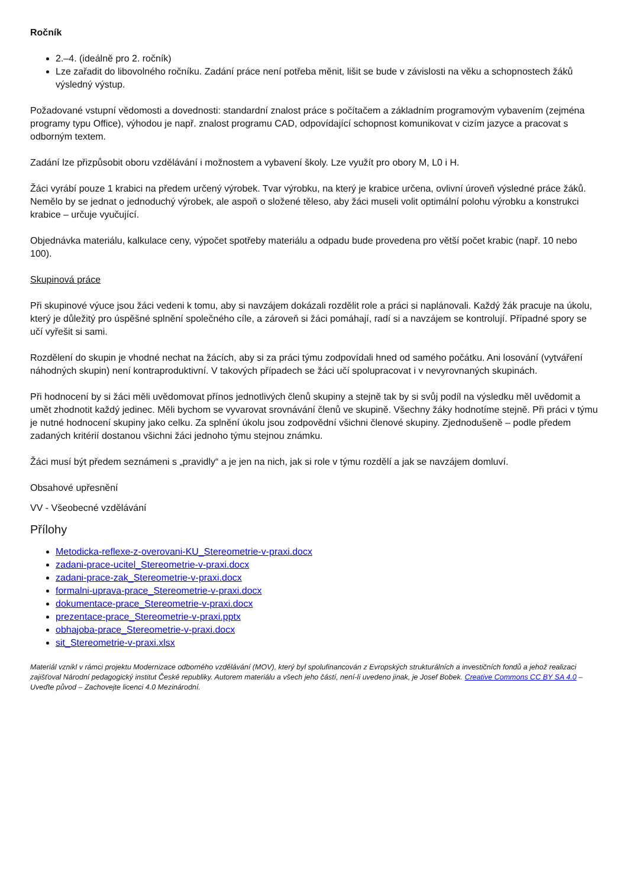Ročník
2.–4. (ideálně pro 2. ročník)
Lze zařadit do libovolného ročníku. Zadání práce není potřeba měnit, lišit se bude v závislosti na věku a schopnostech žáků výsledný výstup.
Požadované vstupní vědomosti a dovednosti: standardní znalost práce s počítačem a základním programovým vybavením (zejména programy typu Office), výhodou je např. znalost programu CAD, odpovídající schopnost komunikovat v cizím jazyce a pracovat s odborným textem.
Zadání lze přizpůsobit oboru vzdělávání i možnostem a vybavení školy. Lze využít pro obory M, L0 i H.
Žáci vyrábí pouze 1 krabici na předem určený výrobek. Tvar výrobku, na který je krabice určena, ovlivní úroveň výsledné práce žáků. Nemělo by se jednat o jednoduchý výrobek, ale aspoň o složené těleso, aby žáci museli volit optimální polohu výrobku a konstrukci krabice – určuje vyučující.
Objednávka materiálu, kalkulace ceny, výpočet spotřeby materiálu a odpadu bude provedena pro větší počet krabic (např. 10 nebo 100).
Skupinová práce
Při skupinové výuce jsou žáci vedeni k tomu, aby si navzájem dokázali rozdělit role a práci si naplánovali. Každý žák pracuje na úkolu, který je důležitý pro úspěšné splnění společného cíle, a zároveň si žáci pomáhají, radí si a navzájem se kontrolují. Případné spory se učí vyřešit si sami.
Rozdělení do skupin je vhodné nechat na žácích, aby si za práci týmu zodpovídali hned od samého počátku. Ani losování (vytváření náhodných skupin) není kontraproduktivní. V takových případech se žáci učí spolupracovat i v nevyrovnaných skupinách.
Při hodnocení by si žáci měli uvědomovat přínos jednotlivých členů skupiny a stejně tak by si svůj podíl na výsledku měl uvědomit a umět zhodnotit každý jedinec. Měli bychom se vyvarovat srovnávání členů ve skupině. Všechny žáky hodnotíme stejně. Při práci v týmu je nutné hodnocení skupiny jako celku. Za splnění úkolu jsou zodpovědní všichni členové skupiny. Zjednodušeně – podle předem zadaných kritérií dostanou všichni žáci jednoho týmu stejnou známku.
Žáci musí být předem seznámeni s „pravidly“ a je jen na nich, jak si role v týmu rozdělí a jak se navzájem domluví.
Obsahové upřesnění
VV - Všeobecné vzdělávání
Přílohy
Metodicka-reflexe-z-overovani-KU_Stereometrie-v-praxi.docx
zadani-prace-ucitel_Stereometrie-v-praxi.docx
zadani-prace-zak_Stereometrie-v-praxi.docx
formalni-uprava-prace_Stereometrie-v-praxi.docx
dokumentace-prace_Stereometrie-v-praxi.docx
prezentace-prace_Stereometrie-v-praxi.pptx
obhajoba-prace_Stereometrie-v-praxi.docx
sit_Stereometrie-v-praxi.xlsx
Materiál vznikl v rámci projektu Modernizace odborného vzdělávání (MOV), který byl spolufinancován z Evropských strukturálních a investičních fondů a jehož realizaci zajišťoval Národní pedagogický institut České republiky. Autorem materiálu a všech jeho částí, není-li uvedeno jinak, je Josef Bobek. Creative Commons CC BY SA 4.0 – Uveďte původ – Zachovejte licenci 4.0 Mezinárodní.